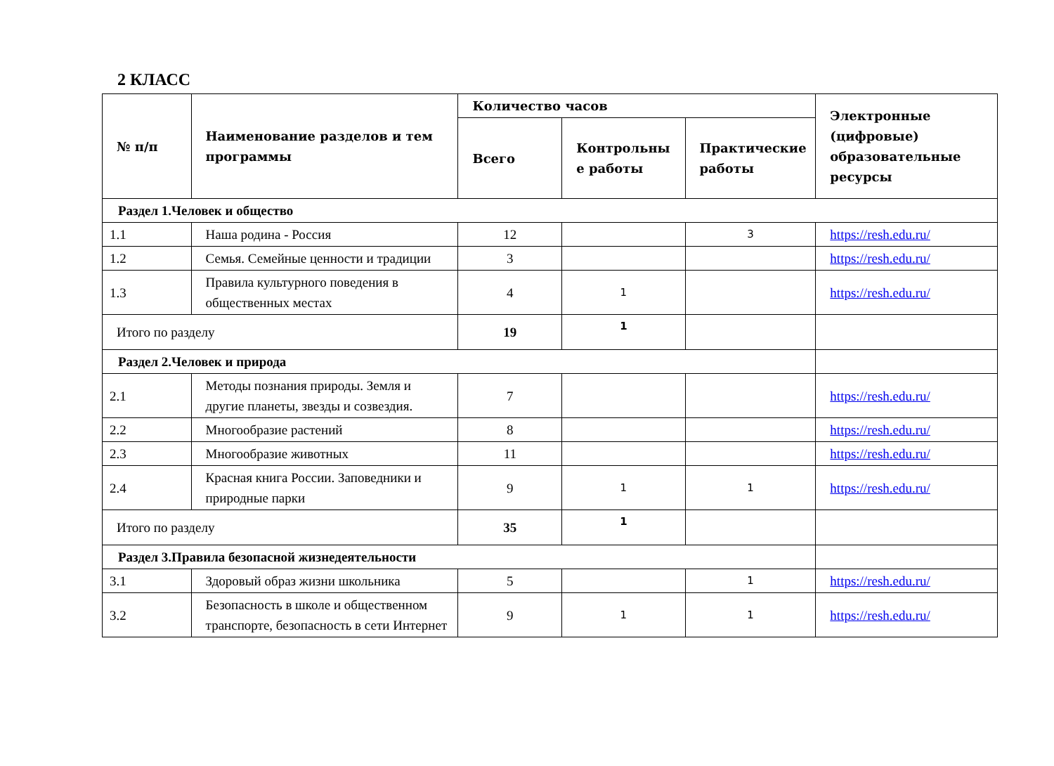2 КЛАСС
| № п/п | Наименование разделов и тем программы | Количество часов | | | Электронные (цифровые) образовательные ресурсы |
| --- | --- | --- | --- | --- | --- |
| | | Всего | Контрольны е работы | Практические работы | |
| Раздел 1.Человек и общество | | | | | |
| 1.1 | Наша родина - Россия | 12 | | 3 | https://resh.edu.ru/ |
| 1.2 | Семья. Семейные ценности и традиции | 3 | | | https://resh.edu.ru/ |
| 1.3 | Правила культурного поведения в общественных местах | 4 | 1 | | https://resh.edu.ru/ |
| Итого по разделу | | 19 | 1 | | |
| Раздел 2.Человек и природа | | | | | |
| 2.1 | Методы познания природы. Земля и другие планеты, звезды и созвездия. | 7 | | | https://resh.edu.ru/ |
| 2.2 | Многообразие растений | 8 | | | https://resh.edu.ru/ |
| 2.3 | Многообразие животных | 11 | | | https://resh.edu.ru/ |
| 2.4 | Красная книга России. Заповедники и природные парки | 9 | 1 | 1 | https://resh.edu.ru/ |
| Итого по разделу | | 35 | 1 | | |
| Раздел 3.Правила безопасной жизнедеятельности | | | | | |
| 3.1 | Здоровый образ жизни школьника | 5 | | 1 | https://resh.edu.ru/ |
| 3.2 | Безопасность в школе и общественном транспорте, безопасность в сети Интернет | 9 | 1 | 1 | https://resh.edu.ru/ |